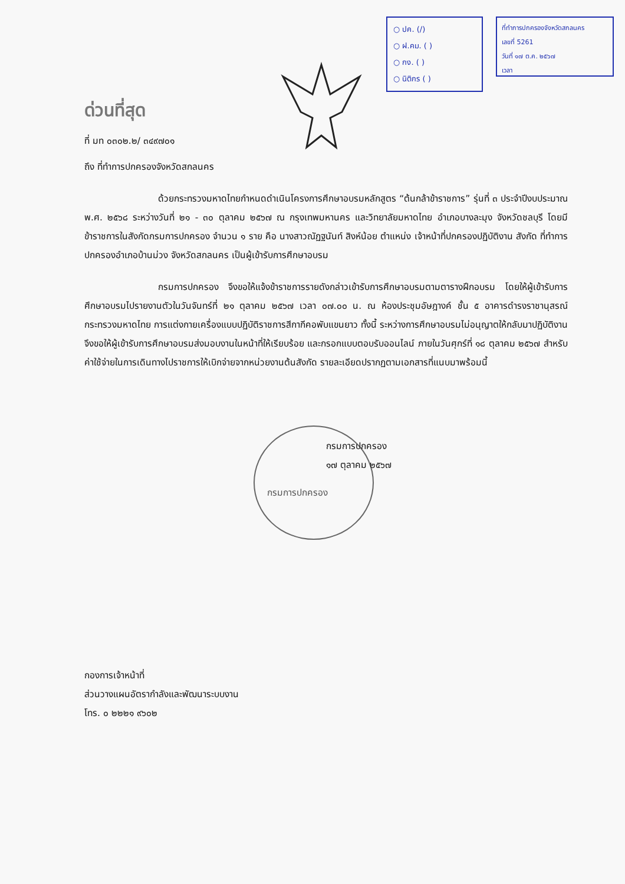○ ปค. (/)
○ ฝ.คม. ( )
○ กง. ( )
○ นิติกร ( )
ที่ทำการปกครองจังหวัดสกลนคร
เลขที่ 5261
วันที่ ๑๗ ต.ค. ๒๕๖๗
เวลา
ด่วนที่สุด
ที่ มท ๐๓๐๒.๒/ ๓๔๙๗๐๑
ถึง ที่ทำการปกครองจังหวัดสกลนคร
ด้วยกระทรวงมหาดไทยกำหนดดำเนินโครงการศึกษาอบรมหลักสูตร “ต้นกล้าข้าราชการ” รุ่นที่ ๓ ประจำปีงบประมาณ พ.ศ. ๒๕๖๘ ระหว่างวันที่ ๒๑ - ๓๐ ตุลาคม ๒๕๖๗ ณ กรุงเทพมหานคร และวิทยาลัยมหาดไทย อำเภอบางละมุง จังหวัดชลบุรี โดยมีข้าราชการในสังกัดกรมการปกครอง จำนวน ๑ ราย คือ นางสาวณัฏฐนันท์ สิงห์น้อย ตำแหน่ง เจ้าหน้าที่ปกครองปฏิบัติงาน สังกัด ที่ทำการปกครองอำเภอบ้านม่วง จังหวัดสกลนคร เป็นผู้เข้ารับการศึกษาอบรม
กรมการปกครอง จึงขอให้แจ้งข้าราชการรายดังกล่าวเข้ารับการศึกษาอบรมตามตารางฝึกอบรม โดยให้ผู้เข้ารับการศึกษาอบรมไปรายงานตัวในวันจันทร์ที่ ๒๑ ตุลาคม ๒๕๖๗ เวลา ๐๗.๐๐ น. ณ ห้องประชุมอัษฎางค์ ชั้น ๕ อาคารดำรงราชานุสรณ์ กระทรวงมหาดไทย การแต่งกายเครื่องแบบปฏิบัติราชการสีกากีคอพับแขนยาว ทั้งนี้ ระหว่างการศึกษาอบรมไม่อนุญาตให้กลับมาปฏิบัติงาน จึงขอให้ผู้เข้ารับการศึกษาอบรมส่งมอบงานในหน้าที่ให้เรียบร้อย และกรอกแบบตอบรับออนไลน์ ภายในวันศุกร์ที่ ๑๘ ตุลาคม ๒๕๖๗ สำหรับค่าใช้จ่ายในการเดินทางไปราชการให้เบิกจ่ายจากหน่วยงานต้นสังกัด รายละเอียดปรากฏตามเอกสารที่แนบมาพร้อมนี้
กรมการปกครอง
๑๗ ตุลาคม ๒๕๖๗
กรมการปกครอง
กองการเจ้าหน้าที่
ส่วนวางแผนอัตรากำลังและพัฒนาระบบงาน
โทร. ๐ ๒๒๒๑ ๙๖๐๒